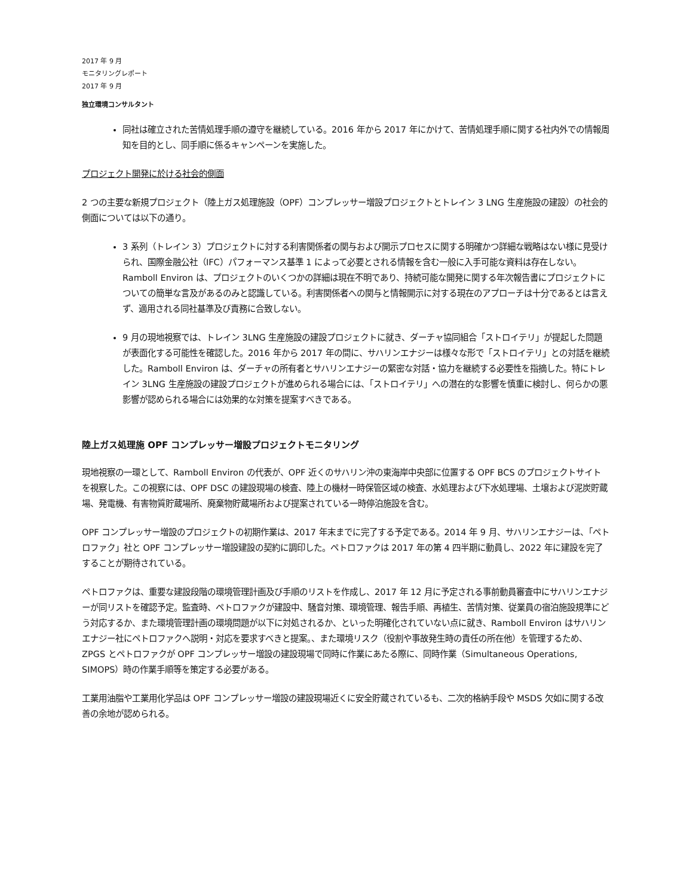2017 年 9 月
モニタリングレポート
2017 年 9 月
独立環境コンサルタント
同社は確立された苦情処理手順の遵守を継続している。2016 年から 2017 年にかけて、苦情処理手順に関する社内外での情報周知を目的とし、同手順に係るキャンペーンを実施した。
プロジェクト開発に於ける社会的側面
2 つの主要な新規プロジェクト（陸上ガス処理施設（OPF）コンプレッサー増設プロジェクトとトレイン 3 LNG 生産施設の建設）の社会的側面については以下の通り。
3 系列（トレイン 3）プロジェクトに対する利害関係者の関与および開示プロセスに関する明確かつ詳細な戦略はない様に見受けられ、国際金融公社（IFC）パフォーマンス基準 1 によって必要とされる情報を含む一般に入手可能な資料は存在しない。Ramboll Environ は、プロジェクトのいくつかの詳細は現在不明であり、持続可能な開発に関する年次報告書にプロジェクトについての簡単な言及があるのみと認識している。利害関係者への関与と情報開示に対する現在のアプローチは十分であるとは言えず、適用される同社基準及び責務に合致しない。
9 月の現地視察では、トレイン 3LNG 生産施設の建設プロジェクトに就き、ダーチャ協同組合「ストロイテリ」が提起した問題が表面化する可能性を確認した。2016 年から 2017 年の間に、サハリンエナジーは様々な形で「ストロイテリ」との対話を継続した。Ramboll Environ は、ダーチャの所有者とサハリンエナジーの緊密な対話・協力を継続する必要性を指摘した。特にトレイン 3LNG 生産施設の建設プロジェクトが進められる場合には、「ストロイテリ」への潜在的な影響を慎重に検討し、何らかの悪影響が認められる場合には効果的な対策を提案すべきである。
陸上ガス処理施 OPF コンプレッサー増設プロジェクトモニタリング
現地視察の一環として、Ramboll Environ の代表が、OPF 近くのサハリン沖の東海岸中央部に位置する OPF BCS のプロジェクトサイトを視察した。この視察には、OPF DSC の建設現場の検査、陸上の機材一時保管区域の検査、水処理および下水処理場、土壌および泥炭貯蔵場、発電機、有害物質貯蔵場所、廃棄物貯蔵場所および提案されている一時停泊施設を含む。
OPF コンプレッサー増設のプロジェクトの初期作業は、2017 年末までに完了する予定である。2014 年 9 月、サハリンエナジーは、「ペトロファク」社と OPF コンプレッサー増設建設の契約に調印した。ペトロファクは 2017 年の第 4 四半期に動員し、2022 年に建設を完了することが期待されている。
ペトロファクは、重要な建設段階の環境管理計画及び手順のリストを作成し、2017 年 12 月に予定される事前動員審査中にサハリンエナジーが同リストを確認予定。監査時、ペトロファクが建設中、騒音対策、環境管理、報告手順、再植生、苦情対策、従業員の宿泊施設規準にどう対応するか、また環境管理計画の環境問題が以下に対処されるか、といった明確化されていない点に就き、Ramboll Environ はサハリンエナジー社にペトロファクへ説明・対応を要求すべきと提案。、また環境リスク（役割や事故発生時の責任の所在他）を管理するため、ZPGS とペトロファクが OPF コンプレッサー増設の建設現場で同時に作業にあたる際に、同時作業（Simultaneous Operations, SIMOPS）時の作業手順等を策定する必要がある。
工業用油脂や工業用化学品は OPF コンプレッサー増設の建設現場近くに安全貯蔵されているも、二次的格納手段や MSDS 欠如に関する改善の余地が認められる。